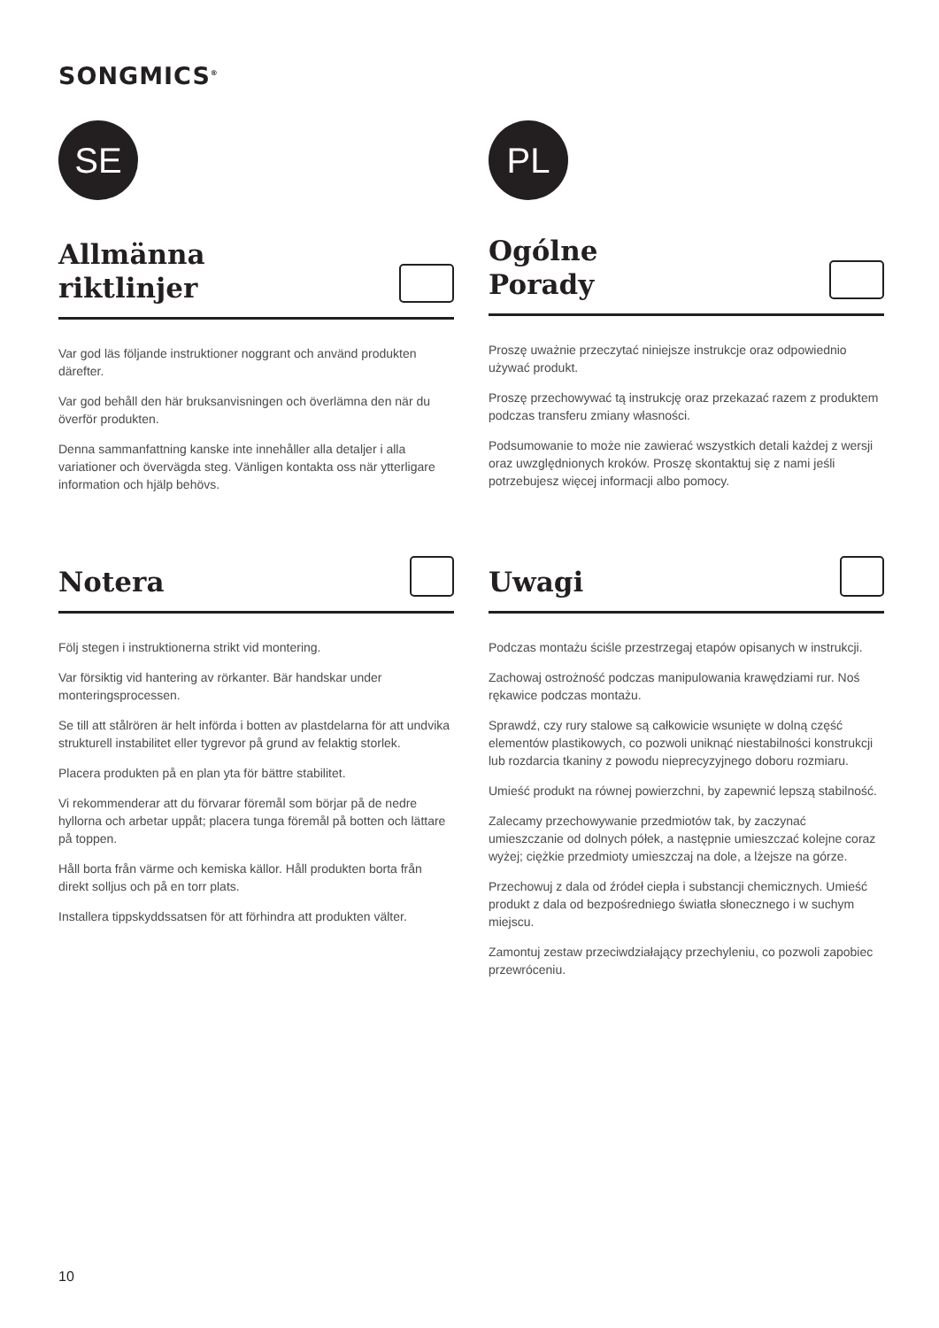SONGMICS<sup>®</sup>
SE PL
Allmänna
riktlinjer
Var god läs följande instruktioner noggrant och använd produkten därefter.
Var god behåll den här bruksanvisningen och överlämna den när du överför produkten.
Denna sammanfattning kanske inte innehåller alla detaljer i alla variationer och övervägda steg. Vänligen kontakta oss när ytterligare information och hjälp behövs.
Ogólne
Porady
Proszę uważnie przeczytać niniejsze instrukcje oraz odpowiednio używać produkt.
Proszę przechowywać tą instrukcję oraz przekazać razem z produktem podczas transferu zmiany własności.
Podsumowanie to może nie zawierać wszystkich detali każdej z wersji oraz uwzględnionych kroków. Proszę skontaktuj się z nami jeśli potrzebujesz więcej informacji albo pomocy.
Notera
Följ stegen i instruktionerna strikt vid montering.
Var försiktig vid hantering av rörkanter. Bär handskar under monteringsprocessen.
Se till att stålrören är helt införda i botten av plastdelarna för att undvika strukturell instabilitet eller tygrevor på grund av felaktig storlek.
Placera produkten på en plan yta för bättre stabilitet.
Vi rekommenderar att du förvarar föremål som börjar på de nedre hyllorna och arbetar uppåt; placera tunga föremål på botten och lättare på toppen.
Håll borta från värme och kemiska källor. Håll produkten borta från direkt solljus och på en torr plats.
Installera tippskyddssatsen för att förhindra att produkten välter.
Uwagi
Podczas montażu ściśle przestrzegaj etapów opisanych w instrukcji.
Zachowaj ostrożność podczas manipulowania krawędziami rur. Noś rękawice podczas montażu.
Sprawdź, czy rury stalowe są całkowicie wsunięte w dolną część elementów plastikowych, co pozwoli uniknąć niestabilności konstrukcji lub rozdarcia tkaniny z powodu nieprecyzyjnego doboru rozmiaru.
Umieść produkt na równej powierzchni, by zapewnić lepszą stabilność.
Zalecamy przechowywanie przedmiotów tak, by zaczynać umieszczanie od dolnych półek, a następnie umieszczać kolejne coraz wyżej; ciężkie przedmioty umieszczaj na dole, a lżejsze na górze.
Przechowuj z dala od źródeł ciepła i substancji chemicznych. Umieść produkt z dala od bezpośredniego światła słonecznego i w suchym miejscu.
Zamontuj zestaw przeciwdziałający przechyleniu, co pozwoli zapobiec przewróceniu.
10